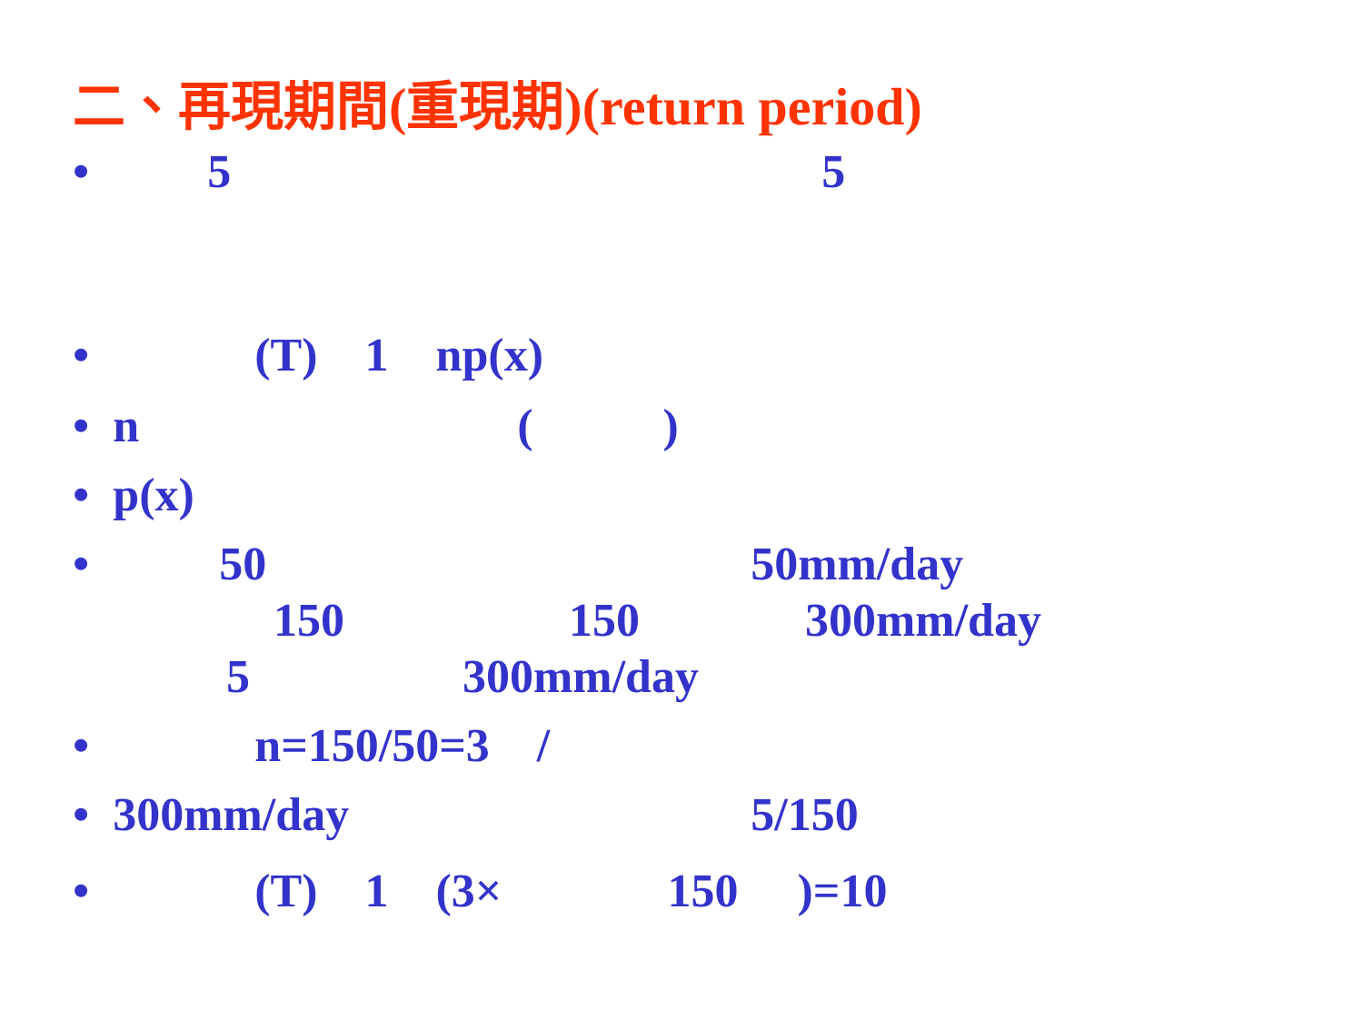二、再現期間(重現期)(return period)
• 5 5
• (T) 1 np(x)
• n ( )
• p(x)
• 50 50mm/day 150 150 300mm/day 5 300mm/day
• n=150/50=3 /
• 300mm/day 5/150
• (T) 1 (3× 150 )=10